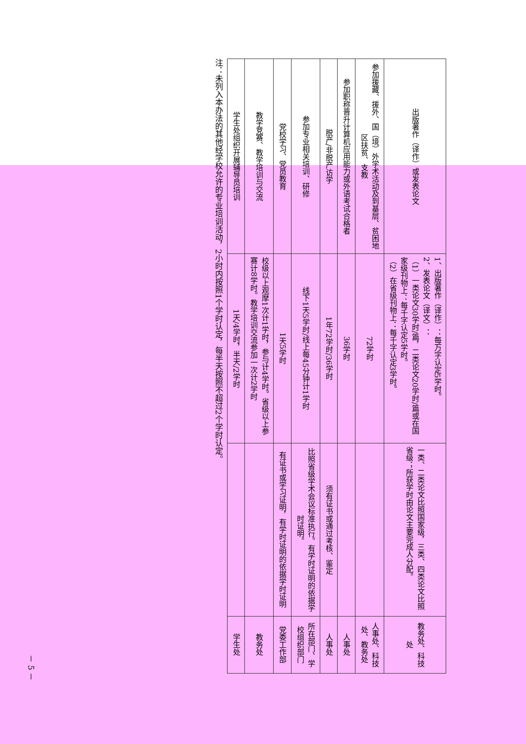| 出版著作（译作）或发表论文 | 1、出版著作（译作）：每万字认定5学时。 2、发表论文（译文）： （1）一类论文30学时/篇，二类论文20学时/篇或在国家级刊物上：每千字认定5学时。 （2）在省级刊物上：每千字认定3学时。 | 一类、二类论文比照国家级，三类、四类论文比照省级；所获学时由论文主要完成人分配。 | 教务处、科技处 |
| 参加援藏、援外、国（境）外学术活动及到基层、贫困地区扶贫、支教 | 72学时 | | 人事处、科技处、教务处 |
| 参加职称晋升计算机应用能力或外语考试合格者 | 36学时 | | 人事处 |
| 脱产/非脱产访学 | 1年72学时/36学时 | 须有证书或通过考核、鉴定 | 人事处 |
| 参加专业相关培训、研修 | 线下1天5学时/线上每45分钟计1学时 | 比照省级学术会议标准执行。有学时证明的依据学时证明。 | 所在部门、学校组织部门 |
| 党校学习、党员教育 | 1天5学时 | 有证书或学习证明，有学时证明的依据学时证明 | 党委工作部 |
| 教学竞赛、教学培训与交流 | 校级以上观摩1次计1学时，参与计4学时。省级以上参赛计8学时。教学培训交流参加一次计2学时 | | 教务处 |
| 学生处组织开展辅导员培训 | 1天/4学时，半天/2学时 | | 学生处 |
注：未列入本办法的其他经学校允许的专业培训活动，2小时内按照1个学时认定，每半天按照不超过2个学时认定。
－ 5 －